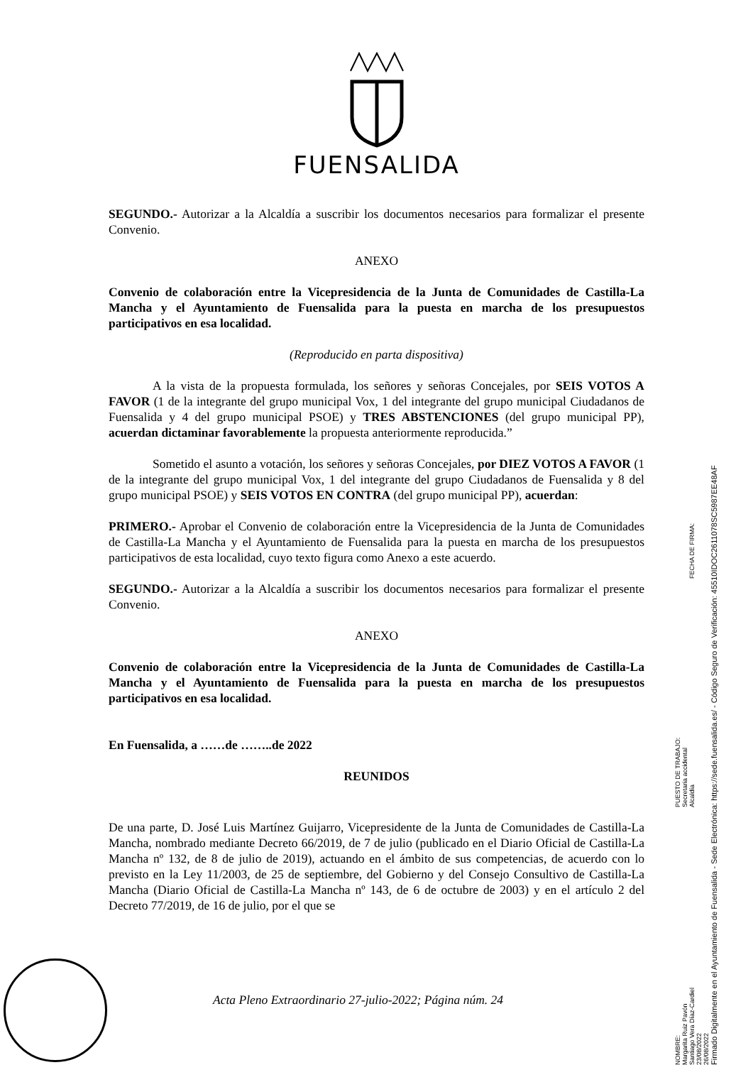FUENSALIDA
SEGUNDO.- Autorizar a la Alcaldía a suscribir los documentos necesarios para formalizar el presente Convenio.
ANEXO
Convenio de colaboración entre la Vicepresidencia de la Junta de Comunidades de Castilla-La Mancha y el Ayuntamiento de Fuensalida para la puesta en marcha de los presupuestos participativos en esa localidad.
(Reproducido en parta dispositiva)
A la vista de la propuesta formulada, los señores y señoras Concejales, por SEIS VOTOS A FAVOR (1 de la integrante del grupo municipal Vox, 1 del integrante del grupo municipal Ciudadanos de Fuensalida y 4 del grupo municipal PSOE) y TRES ABSTENCIONES (del grupo municipal PP), acuerdan dictaminar favorablemente la propuesta anteriormente reproducida.”
Sometido el asunto a votación, los señores y señoras Concejales, por DIEZ VOTOS A FAVOR (1 de la integrante del grupo municipal Vox, 1 del integrante del grupo Ciudadanos de Fuensalida y 8 del grupo municipal PSOE) y SEIS VOTOS EN CONTRA (del grupo municipal PP), acuerdan:
PRIMERO.- Aprobar el Convenio de colaboración entre la Vicepresidencia de la Junta de Comunidades de Castilla-La Mancha y el Ayuntamiento de Fuensalida para la puesta en marcha de los presupuestos participativos de esta localidad, cuyo texto figura como Anexo a este acuerdo.
SEGUNDO.- Autorizar a la Alcaldía a suscribir los documentos necesarios para formalizar el presente Convenio.
ANEXO
Convenio de colaboración entre la Vicepresidencia de la Junta de Comunidades de Castilla-La Mancha y el Ayuntamiento de Fuensalida para la puesta en marcha de los presupuestos participativos en esa localidad.
En Fuensalida, a ……de ……..de 2022
REUNIDOS
De una parte, D. José Luis Martínez Guijarro, Vicepresidente de la Junta de Comunidades de Castilla-La Mancha, nombrado mediante Decreto 66/2019, de 7 de julio (publicado en el Diario Oficial de Castilla-La Mancha nº 132, de 8 de julio de 2019), actuando en el ámbito de sus competencias, de acuerdo con lo previsto en la Ley 11/2003, de 25 de septiembre, del Gobierno y del Consejo Consultivo de Castilla-La Mancha (Diario Oficial de Castilla-La Mancha nº 143, de 6 de octubre de 2003) y en el artículo 2 del Decreto 77/2019, de 16 de julio, por el que se
Acta Pleno Extraordinario 27-julio-2022; Página núm. 24
Firmado Digitalmente en el Ayuntamiento de Fuensalida - Sede Electrónica: https://sede.fuensalida.es/ - Código Seguro de Verificación: 45510IDOC2611078SC5987EE48AF
NOMBRE:
Margarita Ruiz Pavón
Santiago Vera Díaz-Cardiel PUESTO DE TRABAJO:
Secretaria accidental
Alcaldía FECHA DE FIRMA:
23/08/2022
26/08/2022